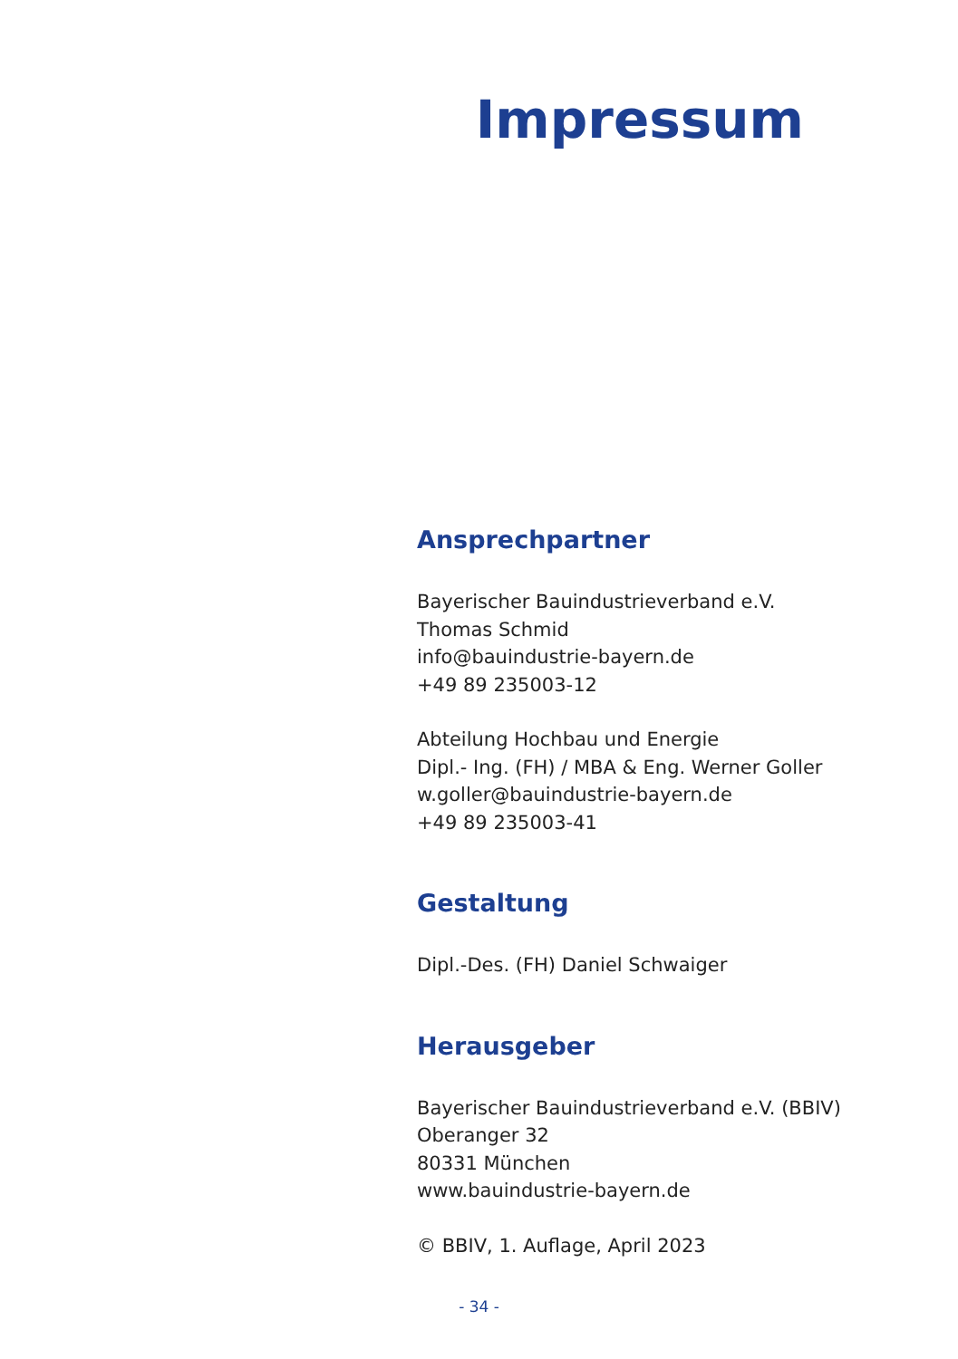Impressum
Ansprechpartner
Bayerischer Bauindustrieverband e.V.
Thomas Schmid
info@bauindustrie-bayern.de
+49 89 235003-12
Abteilung Hochbau und Energie
Dipl.- Ing. (FH) / MBA & Eng. Werner Goller
w.goller@bauindustrie-bayern.de
+49 89 235003-41
Gestaltung
Dipl.-Des. (FH) Daniel Schwaiger
Herausgeber
Bayerischer Bauindustrieverband e.V. (BBIV)
Oberanger 32
80331 München
www.bauindustrie-bayern.de
© BBIV, 1. Auflage, April 2023
- 34 -